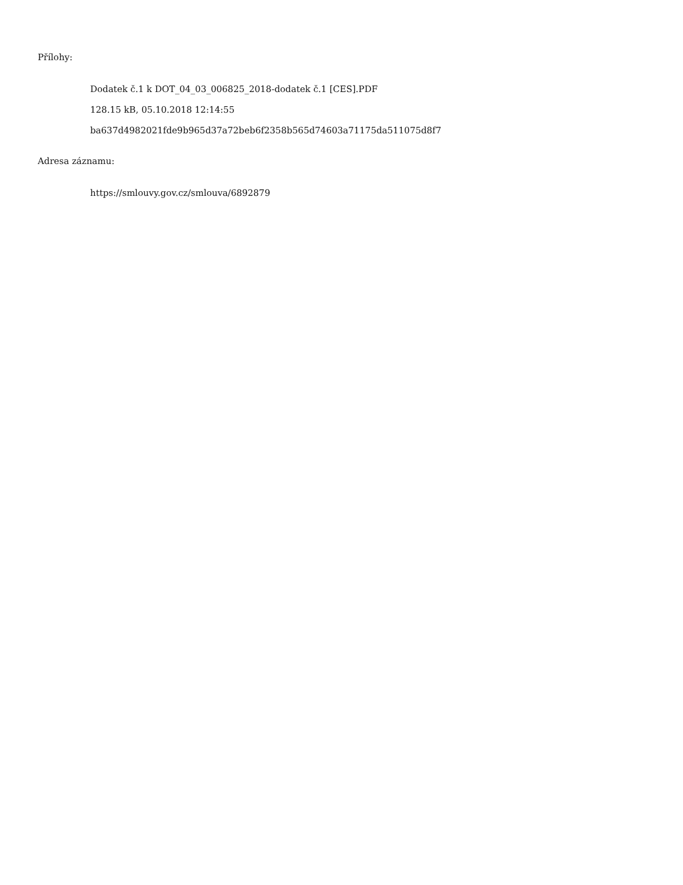Přílohy:
Dodatek č.1 k DOT_04_03_006825_2018-dodatek č.1 [CES].PDF
128.15 kB, 05.10.2018 12:14:55
ba637d4982021fde9b965d37a72beb6f2358b565d74603a71175da511075d8f7
Adresa záznamu:
https://smlouvy.gov.cz/smlouva/6892879